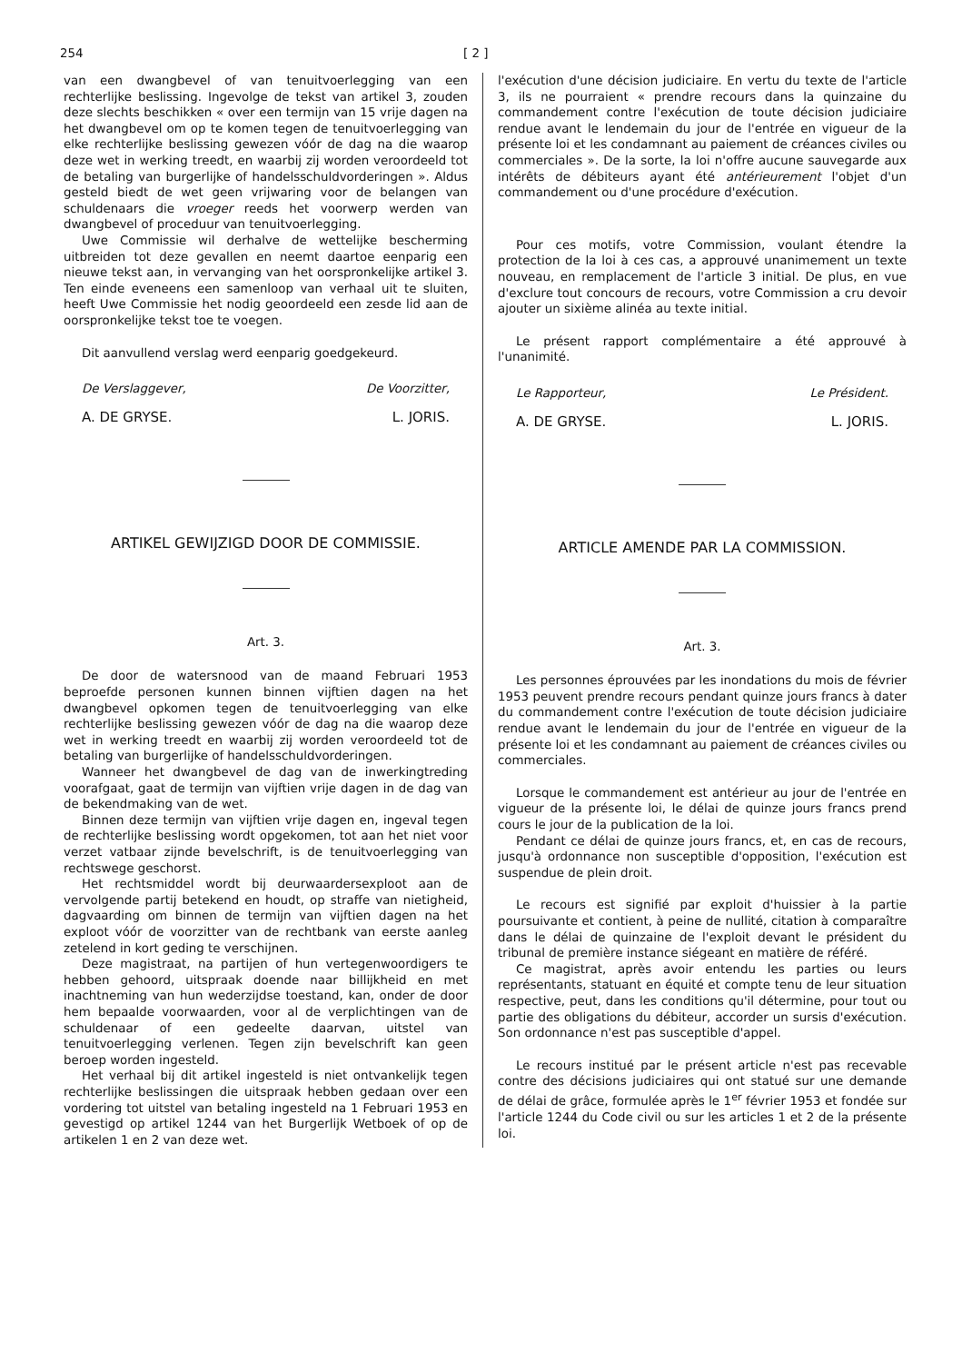254 [ 2 ]
van een dwangbevel of van tenuitvoerlegging van een rechterlijke beslissing. Ingevolge de tekst van artikel 3, zouden deze slechts beschikken « over een termijn van 15 vrije dagen na het dwangbevel om op te komen tegen de tenuitvoerlegging van elke rechterlijke beslissing gewezen vóór de dag na die waarop deze wet in werking treedt, en waarbij zij worden veroordeeld tot de betaling van burgerlijke of handelsschuldvorderingen ». Aldus gesteld biedt de wet geen vrijwaring voor de belangen van schuldenaars die vroeger reeds het voorwerp werden van dwangbevel of proceduur van tenuitvoerlegging.
Uwe Commissie wil derhalve de wettelijke bescherming uitbreiden tot deze gevallen en neemt daartoe eenparig een nieuwe tekst aan, in vervanging van het oorspronkelijke artikel 3. Ten einde eveneens een samenloop van verhaal uit te sluiten, heeft Uwe Commissie het nodig geoordeeld een zesde lid aan de oorspronkelijke tekst toe te voegen.
Dit aanvullend verslag werd eenparig goedgekeurd.
De Verslaggever, De Voorzitter,
A. DE GRYSE. L. JORIS.
ARTIKEL GEWIJZIGD DOOR DE COMMISSIE.
Art. 3.
De door de watersnood van de maand Februari 1953 beproefde personen kunnen binnen vijftien dagen na het dwangbevel opkomen tegen de tenuitvoerlegging van elke rechterlijke beslissing gewezen vóór de dag na die waarop deze wet in werking treedt en waarbij zij worden veroordeeld tot de betaling van burgerlijke of handelsschuldvorderingen.
Wanneer het dwangbevel de dag van de inwerkingtreding voorafgaat, gaat de termijn van vijftien vrije dagen in de dag van de bekendmaking van de wet.
Binnen deze termijn van vijftien vrije dagen en, ingeval tegen de rechterlijke beslissing wordt opgekomen, tot aan het niet voor verzet vatbaar zijnde bevelschrift, is de tenuitvoerlegging van rechtswege geschorst.
Het rechtsmiddel wordt bij deurwaardersexploot aan de vervolgende partij betekend en houdt, op straffe van nietigheid, dagvaarding om binnen de termijn van vijftien dagen na het exploot vóór de voorzitter van de rechtbank van eerste aanleg zetelend in kort geding te verschijnen.
Deze magistraat, na partijen of hun vertegenwoordigers te hebben gehoord, uitspraak doende naar billijkheid en met inachtneming van hun wederzijdse toestand, kan, onder de door hem bepaalde voorwaarden, voor al de verplichtingen van de schuldenaar of een gedeelte daarvan, uitstel van tenuitvoerlegging verlenen. Tegen zijn bevelschrift kan geen beroep worden ingesteld.
Het verhaal bij dit artikel ingesteld is niet ontvankelijk tegen rechterlijke beslissingen die uitspraak hebben gedaan over een vordering tot uitstel van betaling ingesteld na 1 Februari 1953 en gevestigd op artikel 1244 van het Burgerlijk Wetboek of op de artikelen 1 en 2 van deze wet.
l'exécution d'une décision judiciaire. En vertu du texte de l'article 3, ils ne pourraient « prendre recours dans la quinzaine du commandement contre l'exécution de toute décision judiciaire rendue avant le lendemain du jour de l'entrée en vigueur de la présente loi et les condamnant au paiement de créances civiles ou commerciales ». De la sorte, la loi n'offre aucune sauvegarde aux intérêts de débiteurs ayant été antérieurement l'objet d'un commandement ou d'une procédure d'exécution.
Pour ces motifs, votre Commission, voulant étendre la protection de la loi à ces cas, a approuvé unanimement un texte nouveau, en remplacement de l'article 3 initial. De plus, en vue d'exclure tout concours de recours, votre Commission a cru devoir ajouter un sixième alinéa au texte initial.
Le présent rapport complémentaire a été approuvé à l'unanimité.
Le Rapporteur, Le Président.
A. DE GRYSE. L. JORIS.
ARTICLE AMENDE PAR LA COMMISSION.
Art. 3.
Les personnes éprouvées par les inondations du mois de février 1953 peuvent prendre recours pendant quinze jours francs à dater du commandement contre l'exécution de toute décision judiciaire rendue avant le lendemain du jour de l'entrée en vigueur de la présente loi et les condamnant au paiement de créances civiles ou commerciales.
Lorsque le commandement est antérieur au jour de l'entrée en vigueur de la présente loi, le délai de quinze jours francs prend cours le jour de la publication de la loi.
Pendant ce délai de quinze jours francs, et, en cas de recours, jusqu'à ordonnance non susceptible d'opposition, l'exécution est suspendue de plein droit.
Le recours est signifié par exploit d'huissier à la partie poursuivante et contient, à peine de nullité, citation à comparaître dans le délai de quinzaine de l'exploit devant le président du tribunal de première instance siégeant en matière de référé.
Ce magistrat, après avoir entendu les parties ou leurs représentants, statuant en équité et compte tenu de leur situation respective, peut, dans les conditions qu'il détermine, pour tout ou partie des obligations du débiteur, accorder un sursis d'exécution. Son ordonnance n'est pas susceptible d'appel.
Le recours institué par le présent article n'est pas recevable contre des décisions judiciaires qui ont statué sur une demande de délai de grâce, formulée après le 1<sup>er</sup> février 1953 et fondée sur l'article 1244 du Code civil ou sur les articles 1 et 2 de la présente loi.